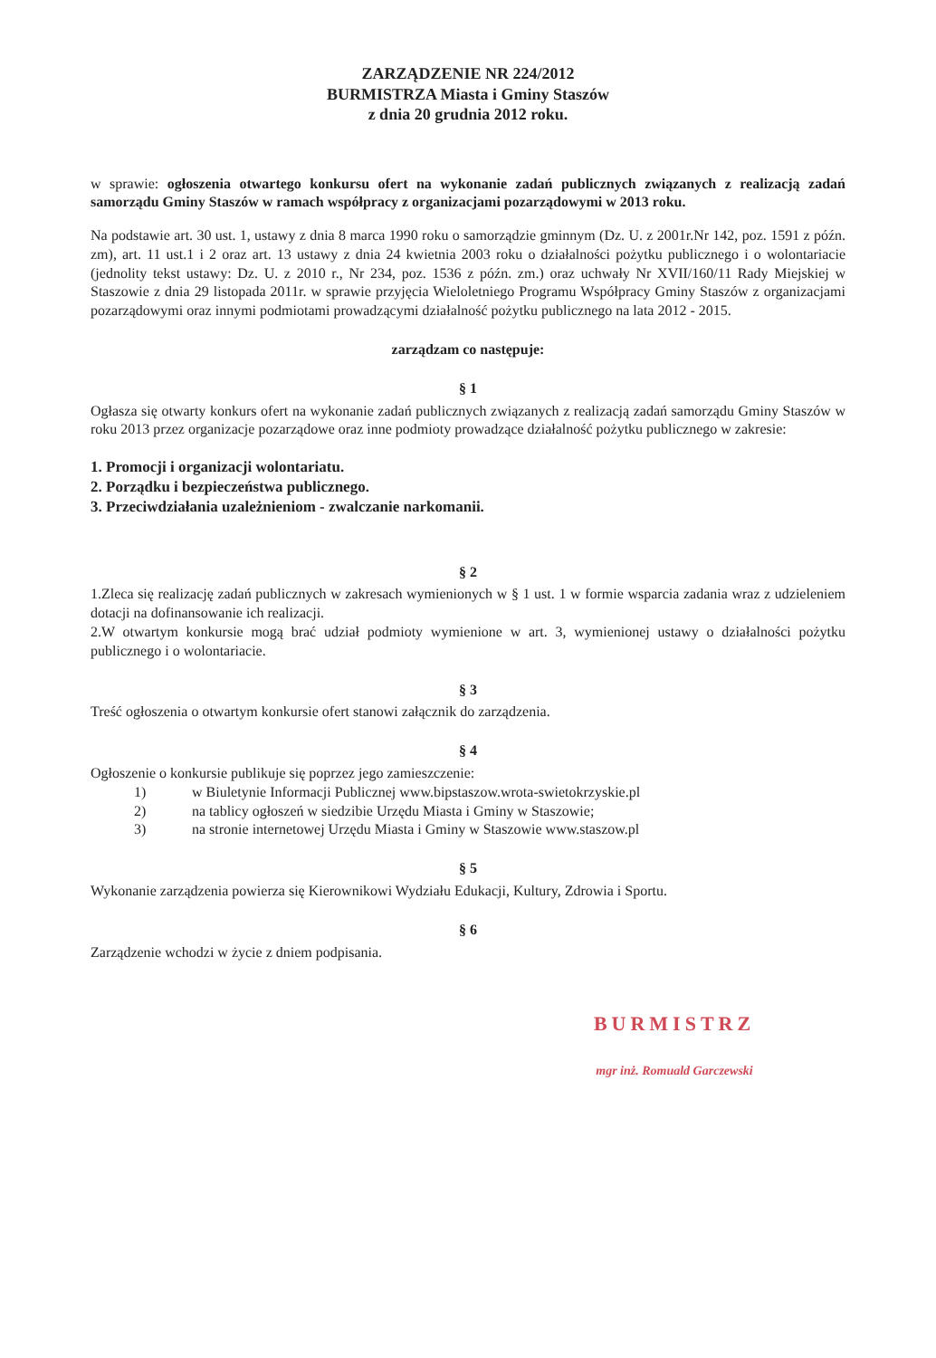ZARZĄDZENIE NR 224/2012
BURMISTRZA Miasta i Gminy Staszów
z dnia 20 grudnia 2012 roku.
w sprawie: ogłoszenia otwartego konkursu ofert na wykonanie zadań publicznych związanych z realizacją zadań samorządu Gminy Staszów w ramach współpracy z organizacjami pozarządowymi w 2013 roku.
Na podstawie art. 30 ust. 1, ustawy z dnia 8 marca 1990 roku o samorządzie gminnym (Dz. U. z 2001r.Nr 142, poz. 1591 z późn. zm), art. 11 ust.1 i 2 oraz art. 13 ustawy z dnia 24 kwietnia 2003 roku o działalności pożytku publicznego i o wolontariacie (jednolity tekst ustawy: Dz. U. z 2010 r., Nr 234, poz. 1536 z późn. zm.) oraz uchwały Nr XVII/160/11 Rady Miejskiej w Staszowie z dnia 29 listopada 2011r. w sprawie przyjęcia Wieloletniego Programu Współpracy Gminy Staszów z organizacjami pozarządowymi oraz innymi podmiotami prowadzącymi działalność pożytku publicznego na lata 2012 - 2015.
zarządzam co następuje:
§ 1
Ogłasza się otwarty konkurs ofert na wykonanie zadań publicznych związanych z realizacją zadań samorządu Gminy Staszów w roku 2013 przez organizacje pozarządowe oraz inne podmioty prowadzące działalność pożytku publicznego w zakresie:
1. Promocji i organizacji wolontariatu.
2. Porządku i bezpieczeństwa publicznego.
3. Przeciwdziałania uzależnieniom - zwalczanie narkomanii.
§ 2
1.Zleca się realizację zadań publicznych w zakresach wymienionych w § 1 ust. 1 w formie wsparcia zadania wraz z udzieleniem dotacji na dofinansowanie ich realizacji.
2.W otwartym konkursie mogą brać udział podmioty wymienione w art. 3, wymienionej ustawy o działalności pożytku publicznego i o wolontariacie.
§ 3
Treść ogłoszenia o otwartym konkursie ofert stanowi załącznik do zarządzenia.
§ 4
Ogłoszenie o konkursie publikuje się poprzez jego zamieszczenie:
1) w Biuletynie Informacji Publicznej www.bipstaszow.wrota-swietokrzyskie.pl
2) na tablicy ogłoszeń w siedzibie Urzędu Miasta i Gminy w Staszowie;
3) na stronie internetowej Urzędu Miasta i Gminy w Staszowie www.staszow.pl
§ 5
Wykonanie zarządzenia powierza się Kierownikowi Wydziału Edukacji, Kultury, Zdrowia i Sportu.
§ 6
Zarządzenie wchodzi w życie z dniem podpisania.
BURMISTRZ
mgr inż. Romuald Garczewski